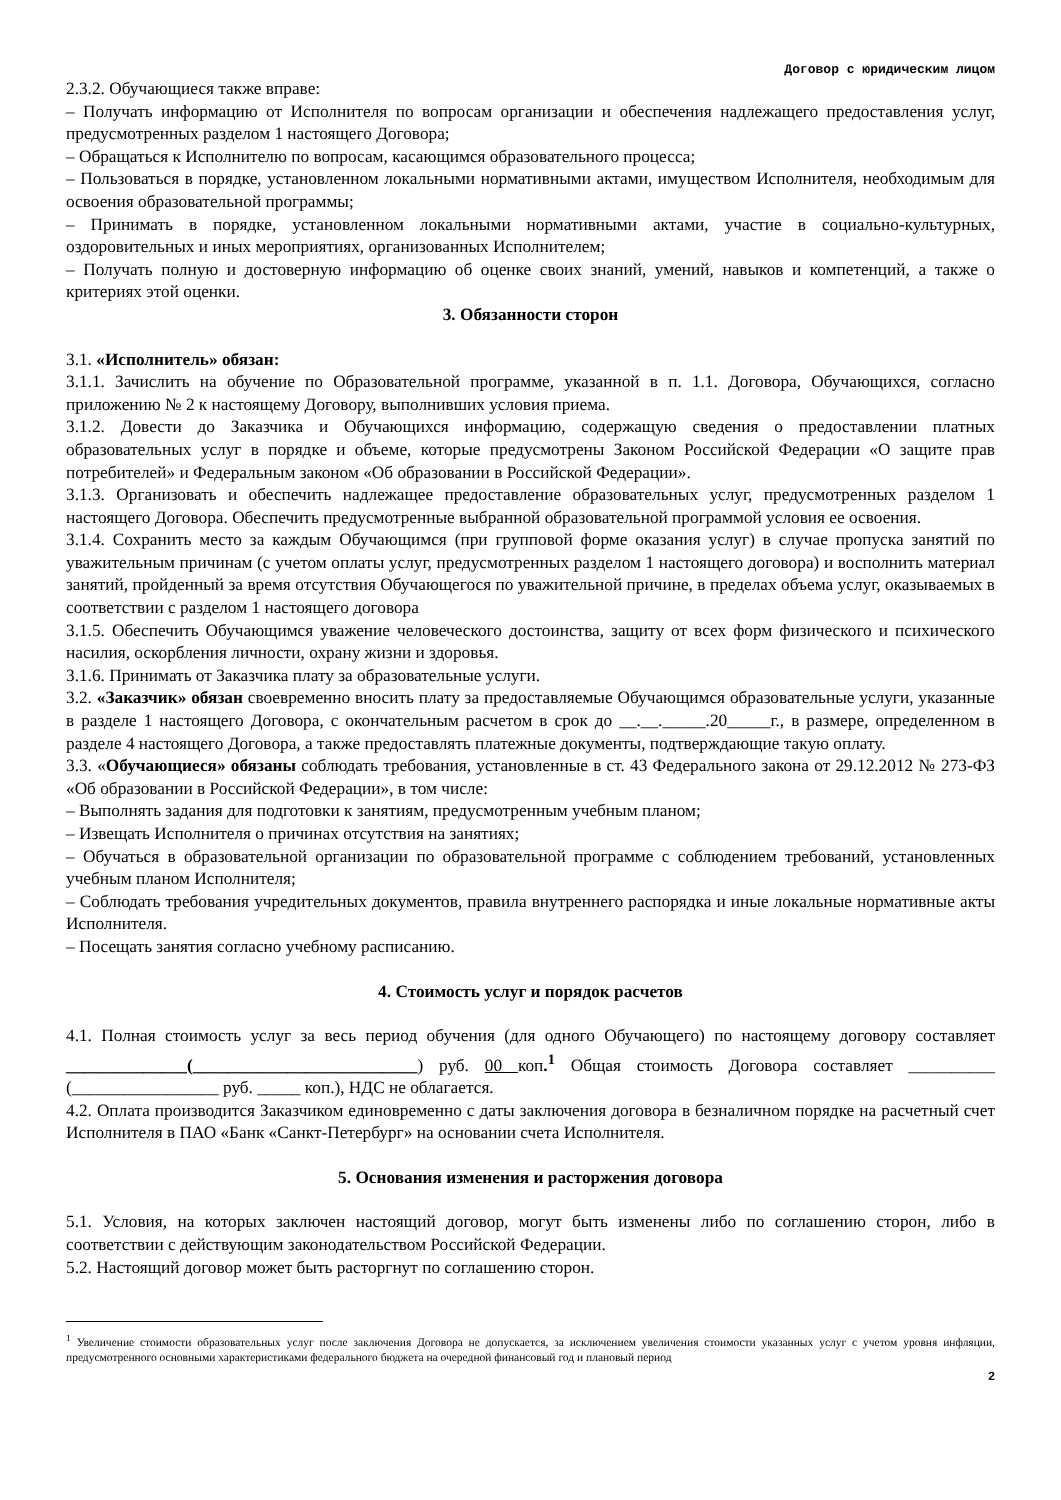Договор с юридическим лицом
2.3.2. Обучающиеся также вправе:
– Получать информацию от Исполнителя по вопросам организации и обеспечения надлежащего предоставления услуг, предусмотренных разделом 1 настоящего Договора;
– Обращаться к Исполнителю по вопросам, касающимся образовательного процесса;
– Пользоваться в порядке, установленном локальными нормативными актами, имуществом Исполнителя, необходимым для освоения образовательной программы;
– Принимать в порядке, установленном локальными нормативными актами, участие в социально-культурных, оздоровительных и иных мероприятиях, организованных Исполнителем;
– Получать полную и достоверную информацию об оценке своих знаний, умений, навыков и компетенций, а также о критериях этой оценки.
3. Обязанности сторон
3.1. «Исполнитель» обязан:
3.1.1. Зачислить на обучение по Образовательной программе, указанной в п. 1.1. Договора, Обучающихся, согласно приложению № 2 к настоящему Договору, выполнивших условия приема.
3.1.2. Довести до Заказчика и Обучающихся информацию, содержащую сведения о предоставлении платных образовательных услуг в порядке и объеме, которые предусмотрены Законом Российской Федерации «О защите прав потребителей» и Федеральным законом «Об образовании в Российской Федерации».
3.1.3. Организовать и обеспечить надлежащее предоставление образовательных услуг, предусмотренных разделом 1 настоящего Договора. Обеспечить предусмотренные выбранной образовательной программой условия ее освоения.
3.1.4. Сохранить место за каждым Обучающимся (при групповой форме оказания услуг) в случае пропуска занятий по уважительным причинам (с учетом оплаты услуг, предусмотренных разделом 1 настоящего договора) и восполнить материал занятий, пройденный за время отсутствия Обучающегося по уважительной причине, в пределах объема услуг, оказываемых в соответствии с разделом 1 настоящего договора
3.1.5. Обеспечить Обучающимся уважение человеческого достоинства, защиту от всех форм физического и психического насилия, оскорбления личности, охрану жизни и здоровья.
3.1.6. Принимать от Заказчика плату за образовательные услуги.
3.2. «Заказчик» обязан своевременно вносить плату за предоставляемые Обучающимся образовательные услуги, указанные в разделе 1 настоящего Договора, с окончательным расчетом в срок до __.__._____.20_____г., в размере, определенном в разделе 4 настоящего Договора, а также предоставлять платежные документы, подтверждающие такую оплату.
3.3. «Обучающиеся» обязаны соблюдать требования, установленные в ст. 43 Федерального закона от 29.12.2012 № 273-ФЗ «Об образовании в Российской Федерации», в том числе:
– Выполнять задания для подготовки к занятиям, предусмотренным учебным планом;
– Извещать Исполнителя о причинах отсутствия на занятиях;
– Обучаться в образовательной организации по образовательной программе с соблюдением требований, установленных учебным планом Исполнителя;
– Соблюдать требования учредительных документов, правила внутреннего распорядка и иные локальные нормативные акты Исполнителя.
– Посещать занятия согласно учебному расписанию.
4. Стоимость услуг и порядок расчетов
4.1. Полная стоимость услуг за весь период обучения (для одного Обучающего) по настоящему договору составляет ______________(__________________________) руб. 00 коп.<sup>1</sup> Общая стоимость Договора составляет __________ (_________________ руб. _____ коп.), НДС не облагается.
4.2. Оплата производится Заказчиком единовременно с даты заключения договора в безналичном порядке на расчетный счет Исполнителя в ПАО «Банк «Санкт-Петербург» на основании счета Исполнителя.
5. Основания изменения и расторжения договора
5.1. Условия, на которых заключен настоящий договор, могут быть изменены либо по соглашению сторон, либо в соответствии с действующим законодательством Российской Федерации.
5.2. Настоящий договор может быть расторгнут по соглашению сторон.
<sup>1</sup> Увеличение стоимости образовательных услуг после заключения Договора не допускается, за исключением увеличения стоимости указанных услуг с учетом уровня инфляции, предусмотренного основными характеристиками федерального бюджета на очередной финансовый год и плановый период
2